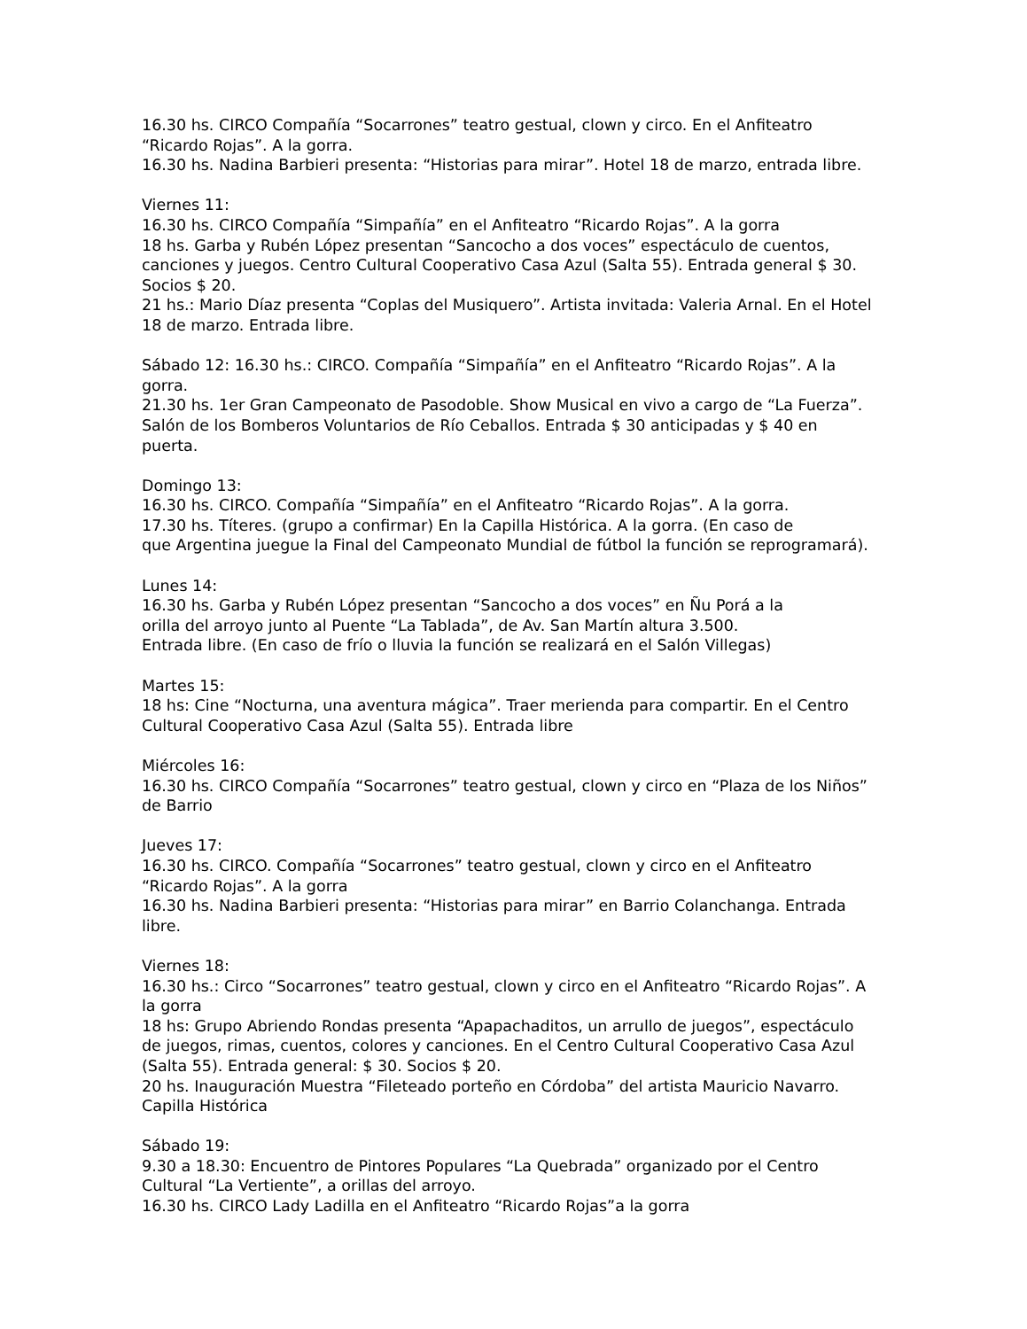16.30 hs. CIRCO Compañía “Socarrones” teatro gestual, clown y circo. En el Anfiteatro “Ricardo Rojas”. A la gorra.
16.30 hs. Nadina Barbieri presenta: “Historias para mirar”. Hotel 18 de marzo, entrada libre.
Viernes 11:
16.30 hs. CIRCO Compañía “Simpañía” en el Anfiteatro “Ricardo Rojas”. A la gorra
18 hs. Garba y Rubén López presentan “Sancocho a dos voces” espectáculo de cuentos, canciones y juegos. Centro Cultural Cooperativo Casa Azul (Salta 55). Entrada general $ 30.
Socios $ 20.
21 hs.: Mario Díaz presenta “Coplas del Musiquero”. Artista invitada: Valeria Arnal. En el Hotel 18 de marzo. Entrada libre.
Sábado 12: 16.30 hs.: CIRCO. Compañía “Simpañía” en el Anfiteatro “Ricardo Rojas”. A la gorra.
21.30 hs. 1er Gran Campeonato de Pasodoble. Show Musical en vivo a cargo de “La Fuerza”. Salón de los Bomberos Voluntarios de Río Ceballos. Entrada $ 30 anticipadas y $ 40 en puerta.
Domingo 13:
16.30 hs. CIRCO. Compañía “Simpañía” en el Anfiteatro “Ricardo Rojas”. A la gorra.
17.30 hs. Títeres. (grupo a confirmar) En la Capilla Histórica. A la gorra. (En caso de
que Argentina juegue la Final del Campeonato Mundial de fútbol la función se reprogramará).
Lunes 14:
16.30 hs. Garba y Rubén López presentan “Sancocho a dos voces” en Ñu Porá a la
orilla del arroyo junto al Puente “La Tablada”, de Av. San Martín altura 3.500.
Entrada libre. (En caso de frío o lluvia la función se realizará en el Salón Villegas)
Martes 15:
18 hs: Cine “Nocturna, una aventura mágica”. Traer merienda para compartir. En el Centro Cultural Cooperativo Casa Azul (Salta 55). Entrada libre
Miércoles 16:
16.30 hs. CIRCO Compañía “Socarrones” teatro gestual, clown y circo en “Plaza de los Niños” de Barrio
Jueves 17:
16.30 hs. CIRCO. Compañía “Socarrones” teatro gestual, clown y circo en el Anfiteatro “Ricardo Rojas”. A la gorra
16.30 hs. Nadina Barbieri presenta: “Historias para mirar” en Barrio Colanchanga. Entrada libre.
Viernes 18:
16.30 hs.: Circo “Socarrones” teatro gestual, clown y circo en el Anfiteatro “Ricardo Rojas”. A la gorra
18 hs: Grupo Abriendo Rondas presenta “Apapachaditos, un arrullo de juegos”, espectáculo de juegos, rimas, cuentos, colores y canciones. En el Centro Cultural Cooperativo Casa Azul (Salta 55). Entrada general: $ 30. Socios $ 20.
20 hs. Inauguración Muestra “Fileteado porteño en Córdoba” del artista Mauricio Navarro. Capilla Histórica
Sábado 19:
9.30 a 18.30: Encuentro de Pintores Populares “La Quebrada” organizado por el Centro Cultural “La Vertiente”, a orillas del arroyo.
16.30 hs. CIRCO Lady Ladilla en el Anfiteatro “Ricardo Rojas”a la gorra